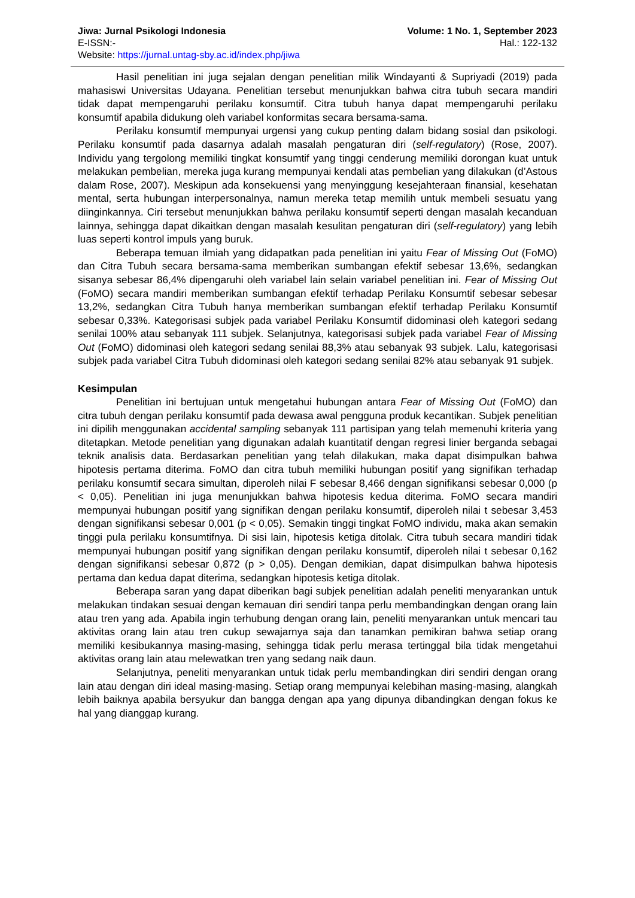Jiwa: Jurnal Psikologi Indonesia Volume: 1 No. 1, September 2023
E-ISSN:- Hal.: 122-132
Website: https://jurnal.untag-sby.ac.id/index.php/jiwa
Hasil penelitian ini juga sejalan dengan penelitian milik Windayanti & Supriyadi (2019) pada mahasiswi Universitas Udayana. Penelitian tersebut menunjukkan bahwa citra tubuh secara mandiri tidak dapat mempengaruhi perilaku konsumtif. Citra tubuh hanya dapat mempengaruhi perilaku konsumtif apabila didukung oleh variabel konformitas secara bersama-sama.
Perilaku konsumtif mempunyai urgensi yang cukup penting dalam bidang sosial dan psikologi. Perilaku konsumtif pada dasarnya adalah masalah pengaturan diri (self-regulatory) (Rose, 2007). Individu yang tergolong memiliki tingkat konsumtif yang tinggi cenderung memiliki dorongan kuat untuk melakukan pembelian, mereka juga kurang mempunyai kendali atas pembelian yang dilakukan (d’Astous dalam Rose, 2007). Meskipun ada konsekuensi yang menyinggung kesejahteraan finansial, kesehatan mental, serta hubungan interpersonalnya, namun mereka tetap memilih untuk membeli sesuatu yang diinginkannya. Ciri tersebut menunjukkan bahwa perilaku konsumtif seperti dengan masalah kecanduan lainnya, sehingga dapat dikaitkan dengan masalah kesulitan pengaturan diri (self-regulatory) yang lebih luas seperti kontrol impuls yang buruk.
Beberapa temuan ilmiah yang didapatkan pada penelitian ini yaitu Fear of Missing Out (FoMO) dan Citra Tubuh secara bersama-sama memberikan sumbangan efektif sebesar 13,6%, sedangkan sisanya sebesar 86,4% dipengaruhi oleh variabel lain selain variabel penelitian ini. Fear of Missing Out (FoMO) secara mandiri memberikan sumbangan efektif terhadap Perilaku Konsumtif sebesar sebesar 13,2%, sedangkan Citra Tubuh hanya memberikan sumbangan efektif terhadap Perilaku Konsumtif sebesar 0,33%. Kategorisasi subjek pada variabel Perilaku Konsumtif didominasi oleh kategori sedang senilai 100% atau sebanyak 111 subjek. Selanjutnya, kategorisasi subjek pada variabel Fear of Missing Out (FoMO) didominasi oleh kategori sedang senilai 88,3% atau sebanyak 93 subjek. Lalu, kategorisasi subjek pada variabel Citra Tubuh didominasi oleh kategori sedang senilai 82% atau sebanyak 91 subjek.
Kesimpulan
Penelitian ini bertujuan untuk mengetahui hubungan antara Fear of Missing Out (FoMO) dan citra tubuh dengan perilaku konsumtif pada dewasa awal pengguna produk kecantikan. Subjek penelitian ini dipilih menggunakan accidental sampling sebanyak 111 partisipan yang telah memenuhi kriteria yang ditetapkan. Metode penelitian yang digunakan adalah kuantitatif dengan regresi linier berganda sebagai teknik analisis data. Berdasarkan penelitian yang telah dilakukan, maka dapat disimpulkan bahwa hipotesis pertama diterima. FoMO dan citra tubuh memiliki hubungan positif yang signifikan terhadap perilaku konsumtif secara simultan, diperoleh nilai F sebesar 8,466 dengan signifikansi sebesar 0,000 (p < 0,05). Penelitian ini juga menunjukkan bahwa hipotesis kedua diterima. FoMO secara mandiri mempunyai hubungan positif yang signifikan dengan perilaku konsumtif, diperoleh nilai t sebesar 3,453 dengan signifikansi sebesar 0,001 (p < 0,05). Semakin tinggi tingkat FoMO individu, maka akan semakin tinggi pula perilaku konsumtifnya. Di sisi lain, hipotesis ketiga ditolak. Citra tubuh secara mandiri tidak mempunyai hubungan positif yang signifikan dengan perilaku konsumtif, diperoleh nilai t sebesar 0,162 dengan signifikansi sebesar 0,872 (p > 0,05). Dengan demikian, dapat disimpulkan bahwa hipotesis pertama dan kedua dapat diterima, sedangkan hipotesis ketiga ditolak.
Beberapa saran yang dapat diberikan bagi subjek penelitian adalah peneliti menyarankan untuk melakukan tindakan sesuai dengan kemauan diri sendiri tanpa perlu membandingkan dengan orang lain atau tren yang ada. Apabila ingin terhubung dengan orang lain, peneliti menyarankan untuk mencari tau aktivitas orang lain atau tren cukup sewajarnya saja dan tanamkan pemikiran bahwa setiap orang memiliki kesibukannya masing-masing, sehingga tidak perlu merasa tertinggal bila tidak mengetahui aktivitas orang lain atau melewatkan tren yang sedang naik daun.
Selanjutnya, peneliti menyarankan untuk tidak perlu membandingkan diri sendiri dengan orang lain atau dengan diri ideal masing-masing. Setiap orang mempunyai kelebihan masing-masing, alangkah lebih baiknya apabila bersyukur dan bangga dengan apa yang dipunya dibandingkan dengan fokus ke hal yang dianggap kurang.